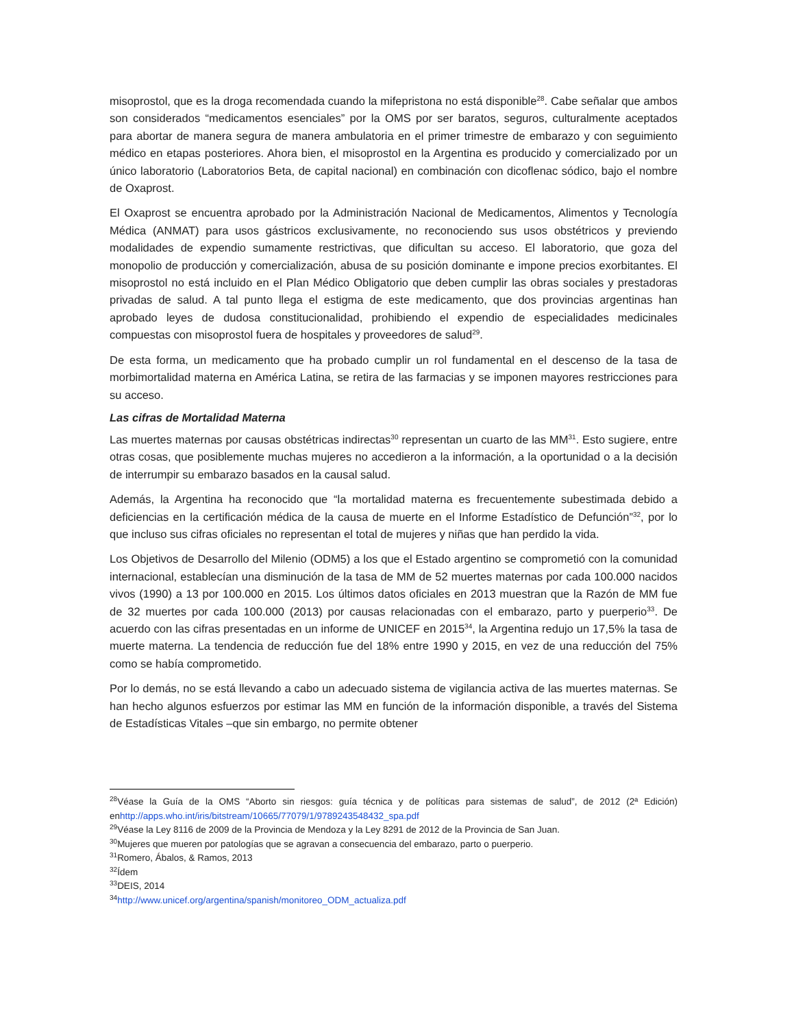misoprostol, que es la droga recomendada cuando la mifepristona no está disponible<sup>28</sup>. Cabe señalar que ambos son considerados “medicamentos esenciales” por la OMS por ser baratos, seguros, culturalmente aceptados para abortar de manera segura de manera ambulatoria en el primer trimestre de embarazo y con seguimiento médico en etapas posteriores. Ahora bien, el misoprostol en la Argentina es producido y comercializado por un único laboratorio (Laboratorios Beta, de capital nacional) en combinación con dicoflenac sódico, bajo el nombre de Oxaprost.
El Oxaprost se encuentra aprobado por la Administración Nacional de Medicamentos, Alimentos y Tecnología Médica (ANMAT) para usos gástricos exclusivamente, no reconociendo sus usos obstétricos y previendo modalidades de expendio sumamente restrictivas, que dificultan su acceso. El laboratorio, que goza del monopolio de producción y comercialización, abusa de su posición dominante e impone precios exorbitantes. El misoprostol no está incluido en el Plan Médico Obligatorio que deben cumplir las obras sociales y prestadoras privadas de salud. A tal punto llega el estigma de este medicamento, que dos provincias argentinas han aprobado leyes de dudosa constitucionalidad, prohibiendo el expendio de especialidades medicinales compuestas con misoprostol fuera de hospitales y proveedores de salud<sup>29</sup>.
De esta forma, un medicamento que ha probado cumplir un rol fundamental en el descenso de la tasa de morbimortalidad materna en América Latina, se retira de las farmacias y se imponen mayores restricciones para su acceso.
Las cifras de Mortalidad Materna
Las muertes maternas por causas obstétricas indirectas<sup>30</sup> representan un cuarto de las MM<sup>31</sup>. Esto sugiere, entre otras cosas, que posiblemente muchas mujeres no accedieron a la información, a la oportunidad o a la decisión de interrumpir su embarazo basados en la causal salud.
Además, la Argentina ha reconocido que “la mortalidad materna es frecuentemente subestimada debido a deficiencias en la certificación médica de la causa de muerte en el Informe Estadístico de Defunción”<sup>32</sup>, por lo que incluso sus cifras oficiales no representan el total de mujeres y niñas que han perdido la vida.
Los Objetivos de Desarrollo del Milenio (ODM5) a los que el Estado argentino se comprometió con la comunidad internacional, establecían una disminución de la tasa de MM de 52 muertes maternas por cada 100.000 nacidos vivos (1990) a 13 por 100.000 en 2015. Los últimos datos oficiales en 2013 muestran que la Razón de MM fue de 32 muertes por cada 100.000 (2013) por causas relacionadas con el embarazo, parto y puerperio<sup>33</sup>. De acuerdo con las cifras presentadas en un informe de UNICEF en 2015<sup>34</sup>, la Argentina redujo un 17,5% la tasa de muerte materna. La tendencia de reducción fue del 18% entre 1990 y 2015, en vez de una reducción del 75% como se había comprometido.
Por lo demás, no se está llevando a cabo un adecuado sistema de vigilancia activa de las muertes maternas. Se han hecho algunos esfuerzos por estimar las MM en función de la información disponible, a través del Sistema de Estadísticas Vitales –que sin embargo, no permite obtener
<sup>28</sup>Véase la Guía de la OMS “Aborto sin riesgos: guía técnica y de políticas para sistemas de salud”, de 2012 (2ª Edición) enhttp://apps.who.int/iris/bitstream/10665/77079/1/9789243548432_spa.pdf
<sup>29</sup>Véase la Ley 8116 de 2009 de la Provincia de Mendoza y la Ley 8291 de 2012 de la Provincia de San Juan.
<sup>30</sup> Mujeres que mueren por patologías que se agravan a consecuencia del embarazo, parto o puerperio.
<sup>31</sup> Romero, Ábalos, & Ramos, 2013
<sup>32</sup> Ídem
<sup>33</sup> DEIS, 2014
<sup>34</sup> http://www.unicef.org/argentina/spanish/monitoreo_ODM_actualiza.pdf